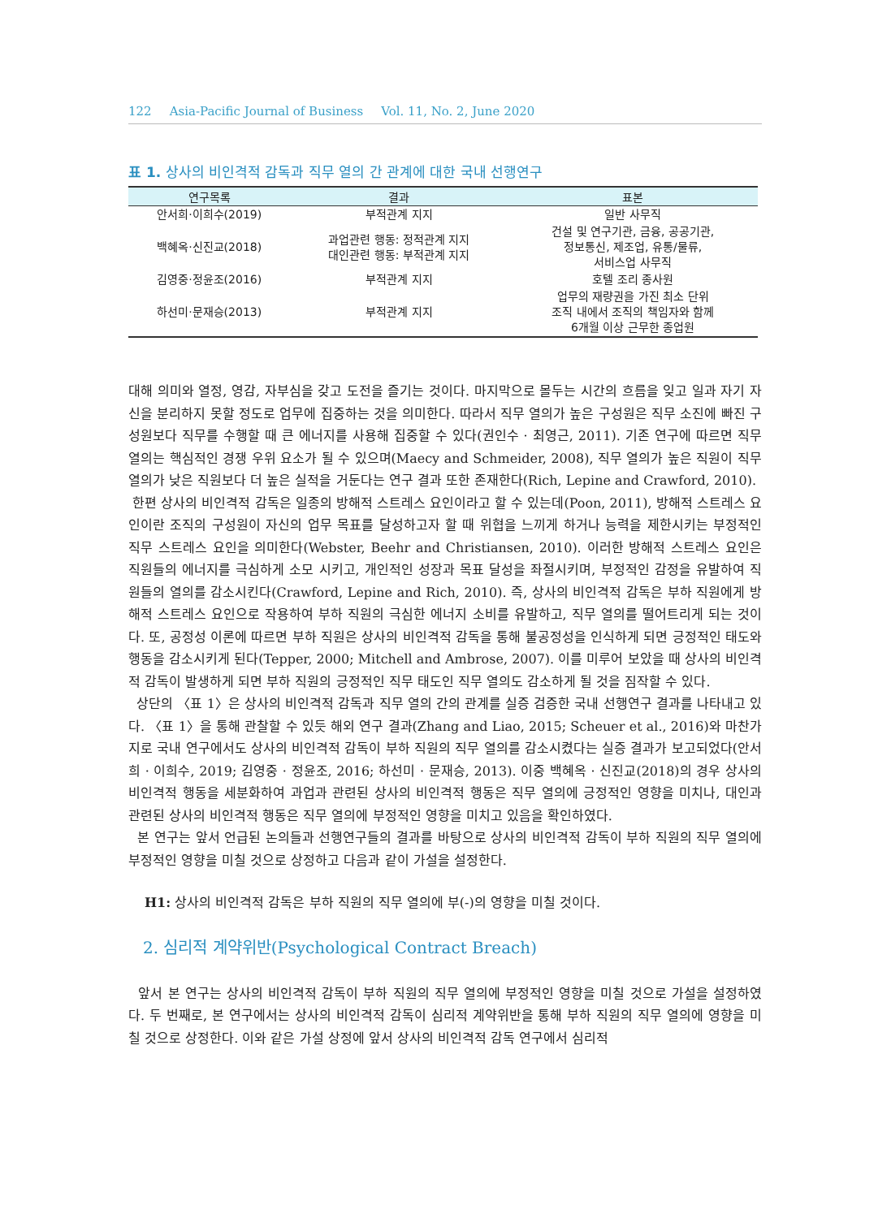122 Asia-Pacific Journal of Business Vol. 11, No. 2, June 2020
표 1. 상사의 비인격적 감독과 직무 열의 간 관계에 대한 국내 선행연구
| 연구목록 | 결과 | 표본 |
| --- | --- | --- |
| 안서희·이희수(2019) | 부적관계 지지 | 일반 사무직 |
| 백혜옥·신진교(2018) | 과업관련 행동: 정적관계 지지 대인관련 행동: 부적관계 지지 | 건설 및 연구기관, 금융, 공공기관, 정보통신, 제조업, 유통/물류, 서비스업 사무직 |
| 김영중·정윤조(2016) | 부적관계 지지 | 호텔 조리 종사원 |
| 하선미·문재승(2013) | 부적관계 지지 | 업무의 재량권을 가진 최소 단위 조직 내에서 조직의 책임자와 함께 6개월 이상 근무한 종업원 |
대해 의미와 열정, 영감, 자부심을 갖고 도전을 즐기는 것이다. 마지막으로 몰두는 시간의 흐름을 잊고 일과 자기 자신을 분리하지 못할 정도로 업무에 집중하는 것을 의미한다. 따라서 직무 열의가 높은 구성원은 직무 소진에 빠진 구성원보다 직무를 수행할 때 큰 에너지를 사용해 집중할 수 있다(권인수 · 최영근, 2011). 기존 연구에 따르면 직무 열의는 핵심적인 경쟁 우위 요소가 될 수 있으며(Maecy and Schmeider, 2008), 직무 열의가 높은 직원이 직무 열의가 낮은 직원보다 더 높은 실적을 거둔다는 연구 결과 또한 존재한다(Rich, Lepine and Crawford, 2010).
한편 상사의 비인격적 감독은 일종의 방해적 스트레스 요인이라고 할 수 있는데(Poon, 2011), 방해적 스트레스 요인이란 조직의 구성원이 자신의 업무 목표를 달성하고자 할 때 위협을 느끼게 하거나 능력을 제한시키는 부정적인 직무 스트레스 요인을 의미한다(Webster, Beehr and Christiansen, 2010). 이러한 방해적 스트레스 요인은 직원들의 에너지를 극심하게 소모 시키고, 개인적인 성장과 목표 달성을 좌절시키며, 부정적인 감정을 유발하여 직원들의 열의를 감소시킨다(Crawford, Lepine and Rich, 2010). 즉, 상사의 비인격적 감독은 부하 직원에게 방해적 스트레스 요인으로 작용하여 부하 직원의 극심한 에너지 소비를 유발하고, 직무 열의를 떨어트리게 되는 것이다. 또, 공정성 이론에 따르면 부하 직원은 상사의 비인격적 감독을 통해 불공정성을 인식하게 되면 긍정적인 태도와 행동을 감소시키게 된다(Tepper, 2000; Mitchell and Ambrose, 2007). 이를 미루어 보았을 때 상사의 비인격적 감독이 발생하게 되면 부하 직원의 긍정적인 직무 태도인 직무 열의도 감소하게 될 것을 짐작할 수 있다.
상단의 〈표 1〉은 상사의 비인격적 감독과 직무 열의 간의 관계를 실증 검증한 국내 선행연구 결과를 나타내고 있다. 〈표 1〉을 통해 관찰할 수 있듯 해외 연구 결과(Zhang and Liao, 2015; Scheuer et al., 2016)와 마찬가지로 국내 연구에서도 상사의 비인격적 감독이 부하 직원의 직무 열의를 감소시켰다는 실증 결과가 보고되었다(안서희 · 이희수, 2019; 김영중 · 정윤조, 2016; 하선미 · 문재승, 2013). 이중 백혜옥 · 신진교(2018)의 경우 상사의 비인격적 행동을 세분화하여 과업과 관련된 상사의 비인격적 행동은 직무 열의에 긍정적인 영향을 미치나, 대인과 관련된 상사의 비인격적 행동은 직무 열의에 부정적인 영향을 미치고 있음을 확인하였다.
본 연구는 앞서 언급된 논의들과 선행연구들의 결과를 바탕으로 상사의 비인격적 감독이 부하 직원의 직무 열의에 부정적인 영향을 미칠 것으로 상정하고 다음과 같이 가설을 설정한다.
H1: 상사의 비인격적 감독은 부하 직원의 직무 열의에 부(-)의 영향을 미칠 것이다.
2. 심리적 계약위반(Psychological Contract Breach)
앞서 본 연구는 상사의 비인격적 감독이 부하 직원의 직무 열의에 부정적인 영향을 미칠 것으로 가설을 설정하였다. 두 번째로, 본 연구에서는 상사의 비인격적 감독이 심리적 계약위반을 통해 부하 직원의 직무 열의에 영향을 미칠 것으로 상정한다. 이와 같은 가설 상정에 앞서 상사의 비인격적 감독 연구에서 심리적